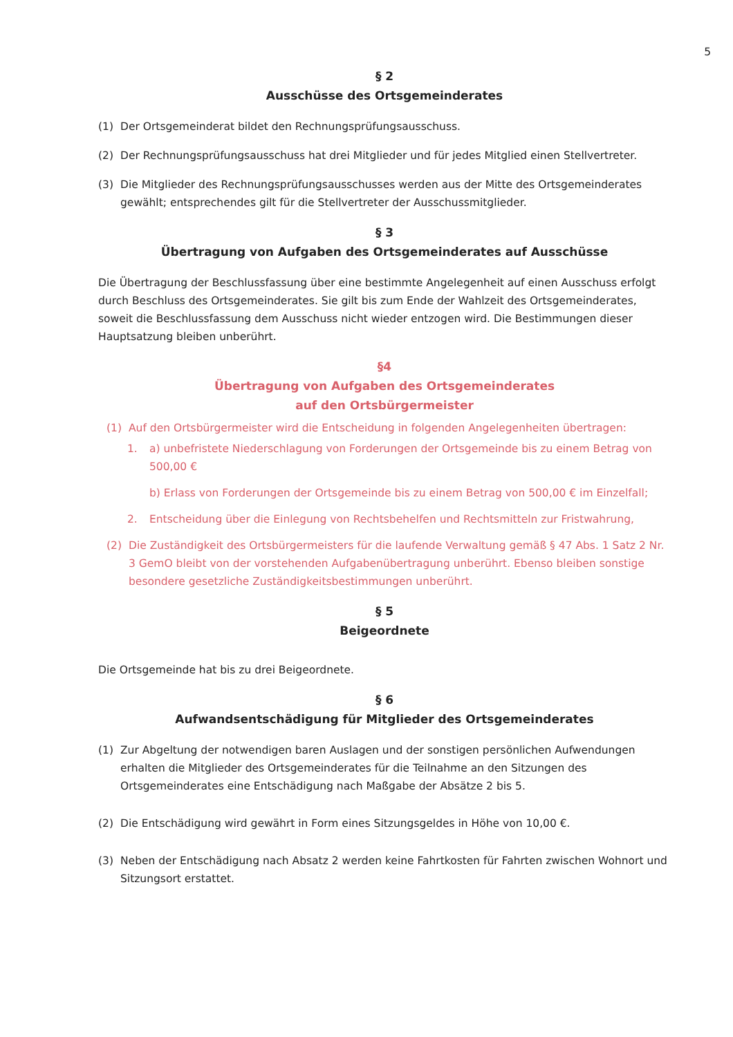5
§ 2
Ausschüsse des Ortsgemeinderates
(1) Der Ortsgemeinderat bildet den Rechnungsprüfungsausschuss.
(2) Der Rechnungsprüfungsausschuss hat drei Mitglieder und für jedes Mitglied einen Stellvertreter.
(3) Die Mitglieder des Rechnungsprüfungsausschusses werden aus der Mitte des Ortsgemeinderates gewählt; entsprechendes gilt für die Stellvertreter der Ausschussmitglieder.
§ 3
Übertragung von Aufgaben des Ortsgemeinderates auf Ausschüsse
Die Übertragung der Beschlussfassung über eine bestimmte Angelegenheit auf einen Ausschuss erfolgt durch Beschluss des Ortsgemeinderates. Sie gilt bis zum Ende der Wahlzeit des Ortsgemeinderates, soweit die Beschlussfassung dem Ausschuss nicht wieder entzogen wird. Die Bestimmungen dieser Hauptsatzung bleiben unberührt.
§4
Übertragung von Aufgaben des Ortsgemeinderates
auf den Ortsbürgermeister
(1) Auf den Ortsbürgermeister wird die Entscheidung in folgenden Angelegenheiten übertragen:
1. a) unbefristete Niederschlagung von Forderungen der Ortsgemeinde bis zu einem Betrag von 500,00 €
b) Erlass von Forderungen der Ortsgemeinde bis zu einem Betrag von 500,00 € im Einzelfall;
2. Entscheidung über die Einlegung von Rechtsbehelfen und Rechtsmitteln zur Fristwahrung,
(2) Die Zuständigkeit des Ortsbürgermeisters für die laufende Verwaltung gemäß § 47 Abs. 1 Satz 2 Nr. 3 GemO bleibt von der vorstehenden Aufgabenübertragung unberührt. Ebenso bleiben sonstige besondere gesetzliche Zuständigkeitsbestimmungen unberührt.
§ 5
Beigeordnete
Die Ortsgemeinde hat bis zu drei Beigeordnete.
§ 6
Aufwandsentschädigung für Mitglieder des Ortsgemeinderates
(1) Zur Abgeltung der notwendigen baren Auslagen und der sonstigen persönlichen Aufwendungen erhalten die Mitglieder des Ortsgemeinderates für die Teilnahme an den Sitzungen des Ortsgemeinderates eine Entschädigung nach Maßgabe der Absätze 2 bis 5.
(2) Die Entschädigung wird gewährt in Form eines Sitzungsgeldes in Höhe von 10,00 €.
(3) Neben der Entschädigung nach Absatz 2 werden keine Fahrtkosten für Fahrten zwischen Wohnort und Sitzungsort erstattet.